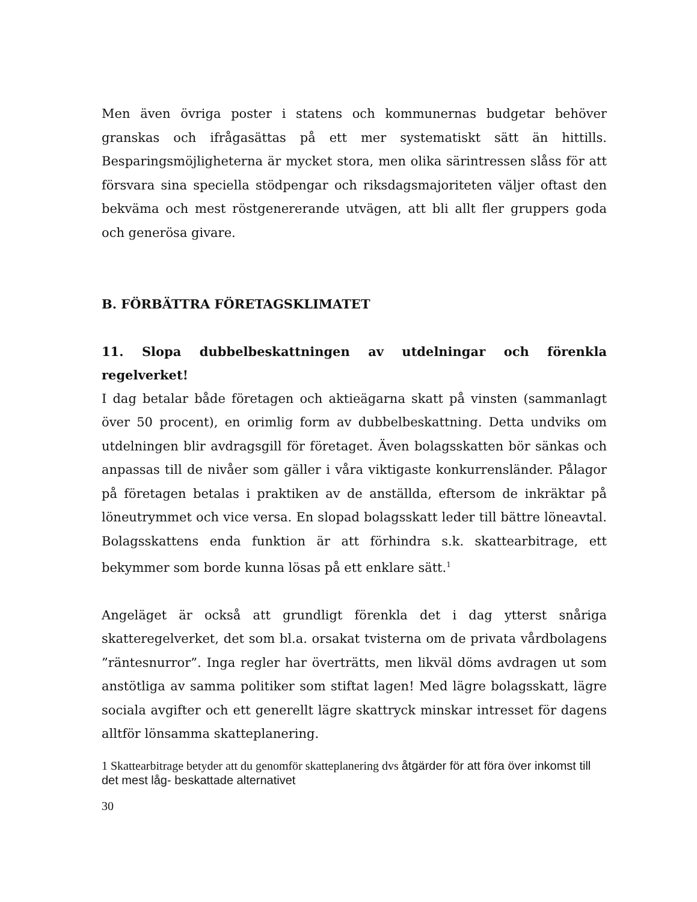Men även övriga poster i statens och kommunernas budgetar behöver granskas och ifrågasättas på ett mer systematiskt sätt än hittills. Besparingsmöjligheterna är mycket stora, men olika särintressen slåss för att försvara sina speciella stödpengar och riksdagsmajoriteten väljer oftast den bekväma och mest röstgenererande utvägen, att bli allt fler gruppers goda och generösa givare.
B. FÖRBÄTTRA FÖRETAGSKLIMATET
11. Slopa dubbelbeskattningen av utdelningar och förenkla regelverket!
I dag betalar både företagen och aktieägarna skatt på vinsten (sammanlagt över 50 procent), en orimlig form av dubbelbeskattning. Detta undviks om utdelningen blir avdragsgill för företaget. Även bolagsskatten bör sänkas och anpassas till de nivåer som gäller i våra viktigaste konkurrensländer. Pålagor på företagen betalas i praktiken av de anställda, eftersom de inkräktar på löneutrymmet och vice versa. En slopad bolagsskatt leder till bättre löneavtal. Bolagsskattens enda funktion är att förhindra s.k. skattearbitrage, ett bekymmer som borde kunna lösas på ett enklare sätt.<sup>1</sup>
Angeläget är också att grundligt förenkla det i dag ytterst snåriga skatteregelverket, det som bl.a. orsakat tvisterna om de privata vårdbolagens ”räntesnurror”. Inga regler har överträtts, men likväl döms avdragen ut som anstötliga av samma politiker som stiftat lagen! Med lägre bolagsskatt, lägre sociala avgifter och ett generellt lägre skattryck minskar intresset för dagens alltför lönsamma skatteplanering.
1 Skattearbitrage betyder att du genomför skatteplanering dvs åtgärder för att föra över inkomst till det mest låg- beskattade alternativet
30